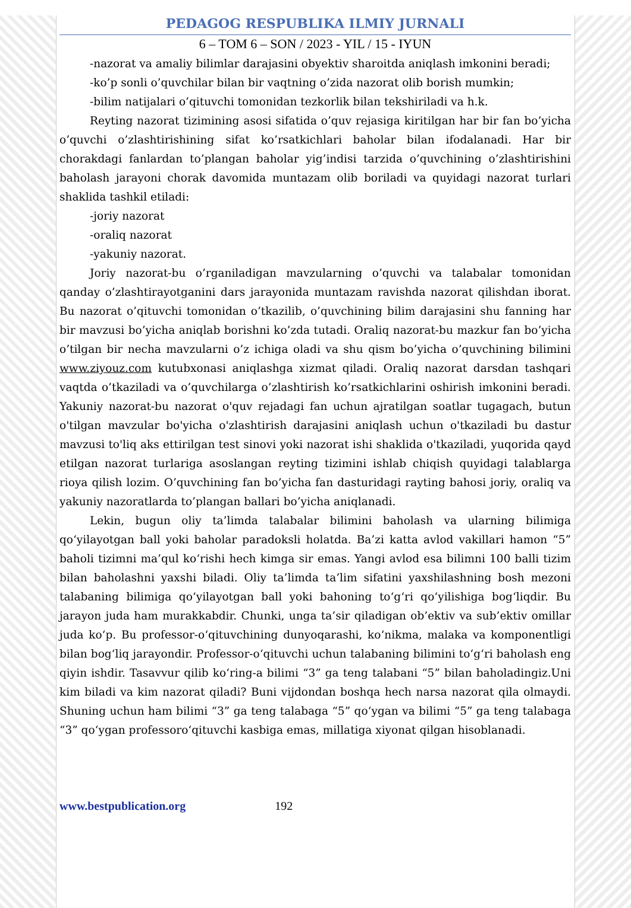PEDAGOG RESPUBLIKA ILMIY JURNALI
6 – TOM 6 – SON / 2023 - YIL / 15 - IYUN
-nazorat va amaliy bilimlar darajasini obyektiv sharoitda aniqlash imkonini beradi;
-ko’p sonli o’quvchilar bilan bir vaqtning o’zida nazorat olib borish mumkin;
-bilim natijalari o’qituvchi tomonidan tezkorlik bilan tekshiriladi va h.k.
Reyting nazorat tizimining asosi sifatida o’quv rejasiga kiritilgan har bir fan bo’yicha o’quvchi o’zlashtirishining sifat ko’rsatkichlari baholar bilan ifodalanadi. Har bir chorakdagi fanlardan to’plangan baholar yig’indisi tarzida o’quvchining o’zlashtirishini baholash jarayoni chorak davomida muntazam olib boriladi va quyidagi nazorat turlari shaklida tashkil etiladi:
-joriy nazorat
-oraliq nazorat
-yakuniy nazorat.
Joriy nazorat-bu o’rganiladigan mavzularning o’quvchi va talabalar tomonidan qanday o’zlashtirayotganini dars jarayonida muntazam ravishda nazorat qilishdan iborat. Bu nazorat o’qituvchi tomonidan o’tkazilib, o’quvchining bilim darajasini shu fanning har bir mavzusi bo’yicha aniqlab borishni ko’zda tutadi. Oraliq nazorat-bu mazkur fan bo’yicha o’tilgan bir necha mavzularni o’z ichiga oladi va shu qism bo’yicha o’quvchining bilimini www.ziyouz.com kutubxonasi aniqlashga xizmat qiladi. Oraliq nazorat darsdan tashqari vaqtda o’tkaziladi va o’quvchilarga o’zlashtirish ko’rsatkichlarini oshirish imkonini beradi. Yakuniy nazorat-bu nazorat o'quv rejadagi fan uchun ajratilgan soatlar tugagach, butun o'tilgan mavzular bo'yicha o'zlashtirish darajasini aniqlash uchun o'tkaziladi bu dastur mavzusi to'liq aks ettirilgan test sinovi yoki nazorat ishi shaklida o'tkaziladi, yuqorida qayd etilgan nazorat turlariga asoslangan reyting tizimini ishlab chiqish quyidagi talablarga rioya qilish lozim. O’quvchining fan bo’yicha fan dasturidagi rayting bahosi joriy, oraliq va yakuniy nazoratlarda to’plangan ballari bo’yicha aniqlanadi.
Lekin, bugun oliy ta’limda talabalar bilimini baholash va ularning bilimiga qo‘yilayotgan ball yoki baholar paradoksli holatda. Ba’zi katta avlod vakillari hamon “5” baholi tizimni ma’qul ko‘rishi hech kimga sir emas. Yangi avlod esa bilimni 100 balli tizim bilan baholashni yaxshi biladi. Oliy ta’limda ta’lim sifatini yaxshilashning bosh mezoni talabaning bilimiga qo‘yilayotgan ball yoki bahoning to‘g‘ri qo‘yilishiga bog‘liqdir. Bu jarayon juda ham murakkabdir. Chunki, unga ta’sir qiladigan ob’ektiv va sub’ektiv omillar juda ko‘p. Bu professor-o‘qituvchining dunyoqarashi, ko‘nikma, malaka va komponentligi bilan bog‘liq jarayondir. Professor-o‘qituvchi uchun talabaning bilimini to‘g‘ri baholash eng qiyin ishdir. Tasavvur qilib ko‘ring-a bilimi “3” ga teng talabani “5” bilan baholadingiz.Uni kim biladi va kim nazorat qiladi? Buni vijdondan boshqa hech narsa nazorat qila olmaydi. Shuning uchun ham bilimi “3” ga teng talabaga “5” qo‘ygan va bilimi “5” ga teng talabaga “3” qo‘ygan professoro‘qituvchi kasbiga emas, millatiga xiyonat qilgan hisoblanadi.
www.bestpublication.org 192